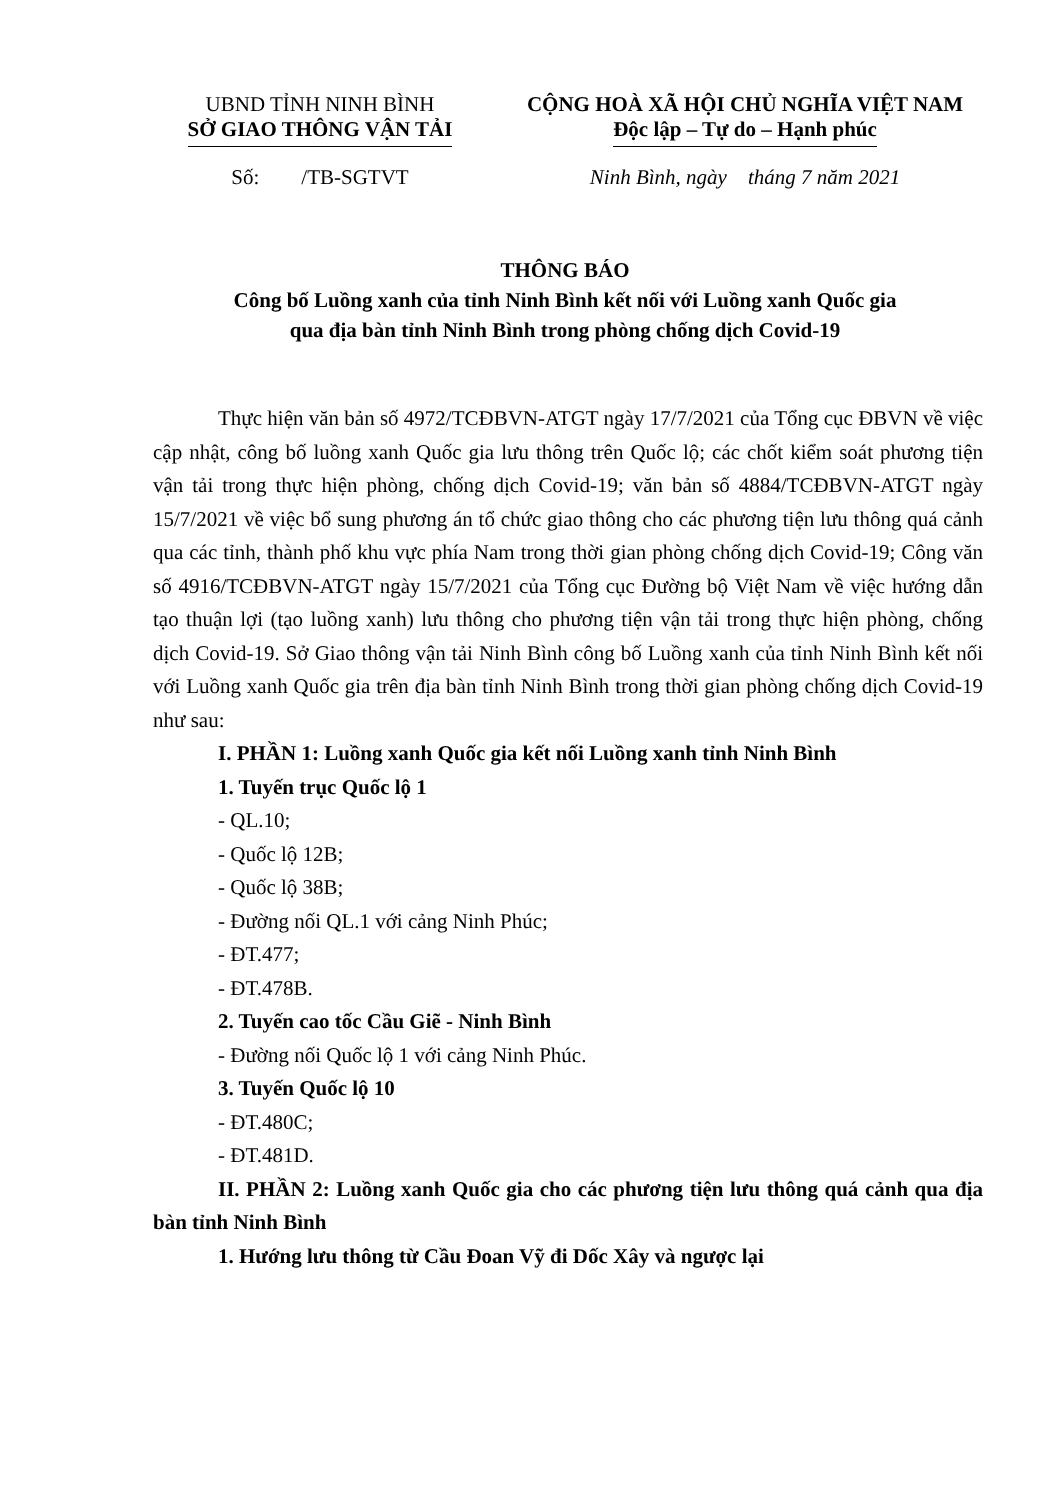UBND TỈNH NINH BÌNH
SỞ GIAO THÔNG VẬN TẢI
Số: /TB-SGTVT
CỘNG HOÀ XÃ HỘI CHỦ NGHĨA VIỆT NAM
Độc lập – Tự do – Hạnh phúc
Ninh Bình, ngày tháng 7 năm 2021
THÔNG BÁO
Công bố Luồng xanh của tỉnh Ninh Bình kết nối với Luồng xanh Quốc gia
qua địa bàn tỉnh Ninh Bình trong phòng chống dịch Covid-19
Thực hiện văn bản số 4972/TCĐBVN-ATGT ngày 17/7/2021 của Tổng cục ĐBVN về việc cập nhật, công bố luồng xanh Quốc gia lưu thông trên Quốc lộ; các chốt kiểm soát phương tiện vận tải trong thực hiện phòng, chống dịch Covid-19; văn bản số 4884/TCĐBVN-ATGT ngày 15/7/2021 về việc bổ sung phương án tổ chức giao thông cho các phương tiện lưu thông quá cảnh qua các tỉnh, thành phố khu vực phía Nam trong thời gian phòng chống dịch Covid-19; Công văn số 4916/TCĐBVN-ATGT ngày 15/7/2021 của Tổng cục Đường bộ Việt Nam về việc hướng dẫn tạo thuận lợi (tạo luồng xanh) lưu thông cho phương tiện vận tải trong thực hiện phòng, chống dịch Covid-19. Sở Giao thông vận tải Ninh Bình công bố Luồng xanh của tỉnh Ninh Bình kết nối với Luồng xanh Quốc gia trên địa bàn tỉnh Ninh Bình trong thời gian phòng chống dịch Covid-19 như sau:
I. PHẦN 1: Luồng xanh Quốc gia kết nối Luồng xanh tỉnh Ninh Bình
1. Tuyến trục Quốc lộ 1
- QL.10;
- Quốc lộ 12B;
- Quốc lộ 38B;
- Đường nối QL.1 với cảng Ninh Phúc;
- ĐT.477;
- ĐT.478B.
2. Tuyến cao tốc Cầu Giẽ - Ninh Bình
- Đường nối Quốc lộ 1 với cảng Ninh Phúc.
3. Tuyến Quốc lộ 10
- ĐT.480C;
- ĐT.481D.
II. PHẦN 2: Luồng xanh Quốc gia cho các phương tiện lưu thông quá cảnh qua địa bàn tỉnh Ninh Bình
1. Hướng lưu thông từ Cầu Đoan Vỹ đi Dốc Xây và ngược lại